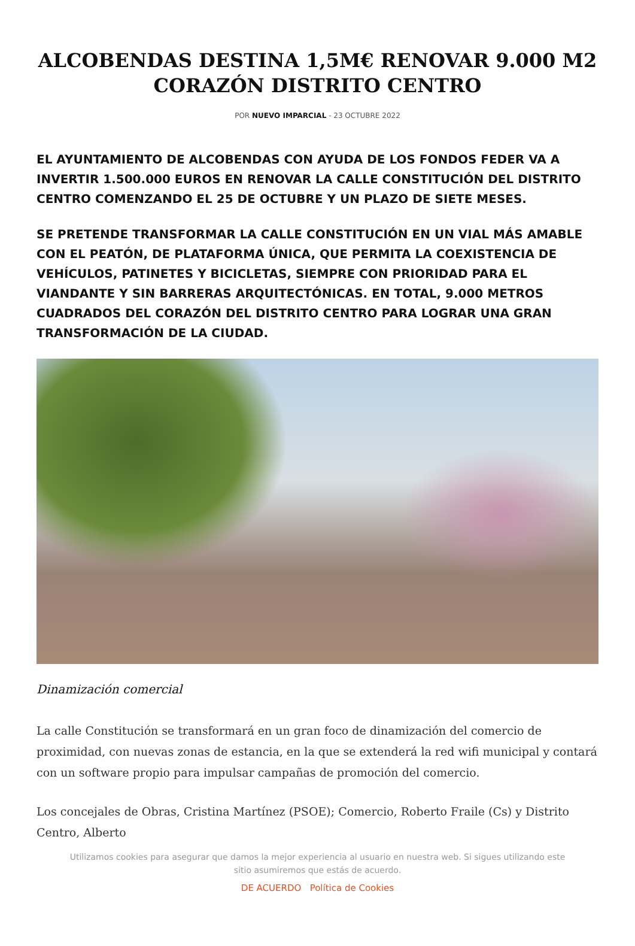ALCOBENDAS DESTINA 1,5M€ RENOVAR 9.000 M2 CORAZÓN DISTRITO CENTRO
POR NUEVO IMPARCIAL - 23 OCTUBRE 2022
EL AYUNTAMIENTO DE ALCOBENDAS CON AYUDA DE LOS FONDOS FEDER VA A INVERTIR 1.500.000 EUROS EN RENOVAR LA CALLE CONSTITUCIÓN DEL DISTRITO CENTRO COMENZANDO EL 25 DE OCTUBRE Y UN PLAZO DE SIETE MESES.
SE PRETENDE TRANSFORMAR LA CALLE CONSTITUCIÓN EN UN VIAL MÁS AMABLE CON EL PEATÓN, DE PLATAFORMA ÚNICA, QUE PERMITA LA COEXISTENCIA DE VEHÍCULOS, PATINETES Y BICICLETAS, SIEMPRE CON PRIORIDAD PARA EL VIANDANTE Y SIN BARRERAS ARQUITECTÓNICAS. EN TOTAL, 9.000 METROS CUADRADOS DEL CORAZÓN DEL DISTRITO CENTRO PARA LOGRAR UNA GRAN TRANSFORMACIÓN DE LA CIUDAD.
Dinamización comercial
La calle Constitución se transformará en un gran foco de dinamización del comercio de proximidad, con nuevas zonas de estancia, en la que se extenderá la red wifi municipal y contará con un software propio para impulsar campañas de promoción del comercio.
Los concejales de Obras, Cristina Martínez (PSOE); Comercio, Roberto Fraile (Cs) y Distrito Centro, Alberto
Utilizamos cookies para asegurar que damos la mejor experiencia al usuario en nuestra web. Si sigues utilizando este sitio asumiremos que estás de acuerdo.
DE ACUERDO Política de Cookies